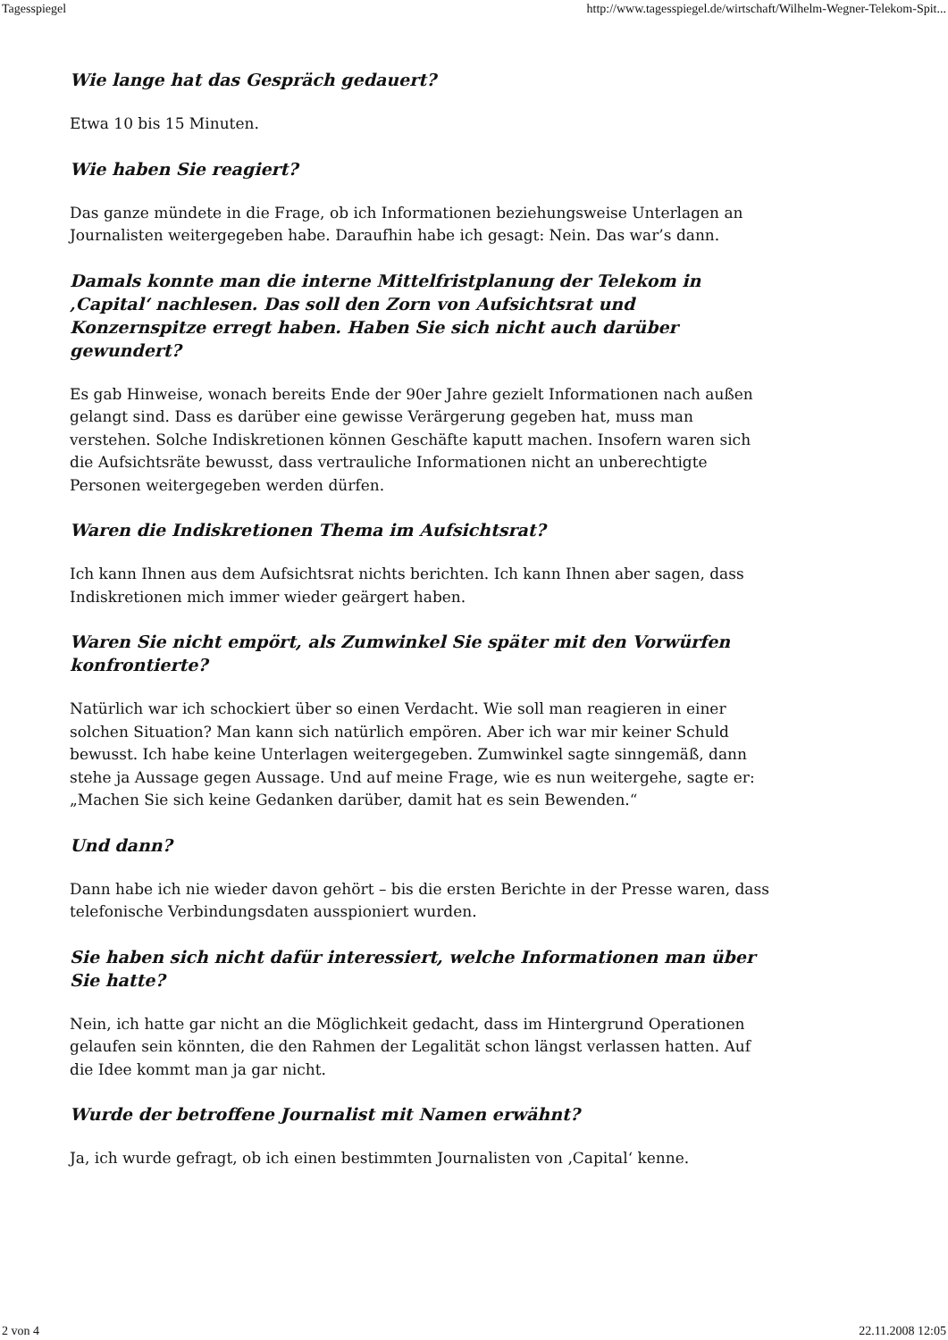Tagesspiegel http://www.tagesspiegel.de/wirtschaft/Wilhelm-Wegner-Telekom-Spit...
Wie lange hat das Gespräch gedauert?
Etwa 10 bis 15 Minuten.
Wie haben Sie reagiert?
Das ganze mündete in die Frage, ob ich Informationen beziehungsweise Unterlagen an Journalisten weitergegeben habe. Daraufhin habe ich gesagt: Nein. Das war’s dann.
Damals konnte man die interne Mittelfristplanung der Telekom in ‚Capital‘ nachlesen. Das soll den Zorn von Aufsichtsrat und Konzernspitze erregt haben. Haben Sie sich nicht auch darüber gewundert?
Es gab Hinweise, wonach bereits Ende der 90er Jahre gezielt Informationen nach außen gelangt sind. Dass es darüber eine gewisse Verärgerung gegeben hat, muss man verstehen. Solche Indiskretionen können Geschäfte kaputt machen. Insofern waren sich die Aufsichtsräte bewusst, dass vertrauliche Informationen nicht an unberechtigte Personen weitergegeben werden dürfen.
Waren die Indiskretionen Thema im Aufsichtsrat?
Ich kann Ihnen aus dem Aufsichtsrat nichts berichten. Ich kann Ihnen aber sagen, dass Indiskretionen mich immer wieder geärgert haben.
Waren Sie nicht empört, als Zumwinkel Sie später mit den Vorwürfen konfrontierte?
Natürlich war ich schockiert über so einen Verdacht. Wie soll man reagieren in einer solchen Situation? Man kann sich natürlich empören. Aber ich war mir keiner Schuld bewusst. Ich habe keine Unterlagen weitergegeben. Zumwinkel sagte sinngemäß, dann stehe ja Aussage gegen Aussage. Und auf meine Frage, wie es nun weitergehe, sagte er: „Machen Sie sich keine Gedanken darüber, damit hat es sein Bewenden.“
Und dann?
Dann habe ich nie wieder davon gehört – bis die ersten Berichte in der Presse waren, dass telefonische Verbindungsdaten ausspioniert wurden.
Sie haben sich nicht dafür interessiert, welche Informationen man über Sie hatte?
Nein, ich hatte gar nicht an die Möglichkeit gedacht, dass im Hintergrund Operationen gelaufen sein könnten, die den Rahmen der Legalität schon längst verlassen hatten. Auf die Idee kommt man ja gar nicht.
Wurde der betroffene Journalist mit Namen erwähnt?
Ja, ich wurde gefragt, ob ich einen bestimmten Journalisten von ‚Capital‘ kenne.
2 von 4 22.11.2008 12:05